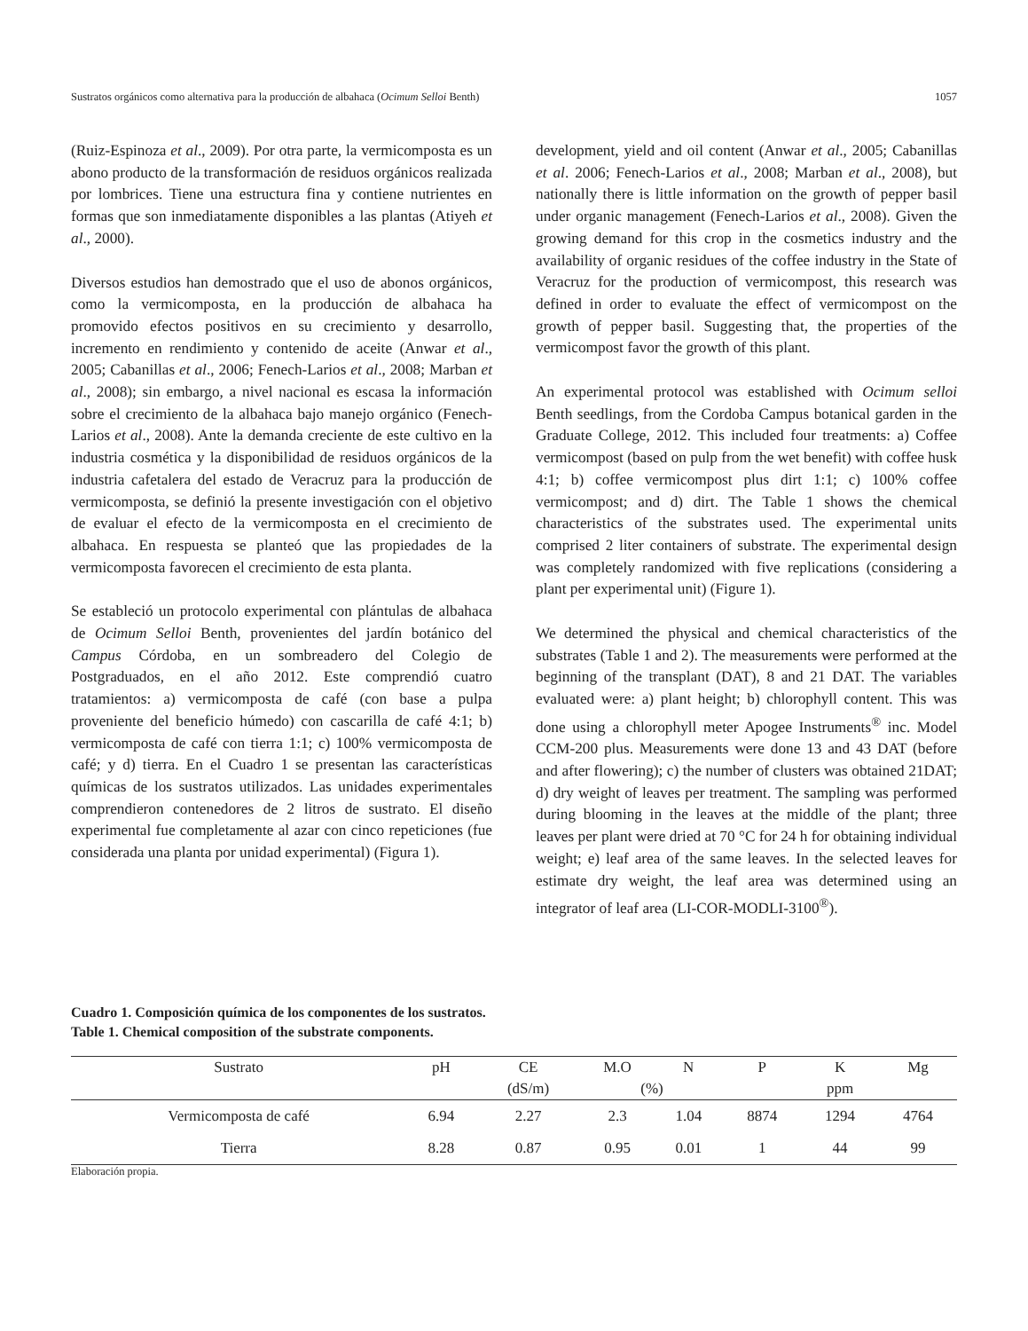Sustratos orgánicos como alternativa para la producción de albahaca (Ocimum Selloi Benth) 1057
(Ruiz-Espinoza et al., 2009). Por otra parte, la vermicomposta es un abono producto de la transformación de residuos orgánicos realizada por lombrices. Tiene una estructura fina y contiene nutrientes en formas que son inmediatamente disponibles a las plantas (Atiyeh et al., 2000).
Diversos estudios han demostrado que el uso de abonos orgánicos, como la vermicomposta, en la producción de albahaca ha promovido efectos positivos en su crecimiento y desarrollo, incremento en rendimiento y contenido de aceite (Anwar et al., 2005; Cabanillas et al., 2006; Fenech-Larios et al., 2008; Marban et al., 2008); sin embargo, a nivel nacional es escasa la información sobre el crecimiento de la albahaca bajo manejo orgánico (Fenech-Larios et al., 2008). Ante la demanda creciente de este cultivo en la industria cosmética y la disponibilidad de residuos orgánicos de la industria cafetalera del estado de Veracruz para la producción de vermicomposta, se definió la presente investigación con el objetivo de evaluar el efecto de la vermicomposta en el crecimiento de albahaca. En respuesta se planteó que las propiedades de la vermicomposta favorecen el crecimiento de esta planta.
Se estableció un protocolo experimental con plántulas de albahaca de Ocimum Selloi Benth, provenientes del jardín botánico del Campus Córdoba, en un sombreadero del Colegio de Postgraduados, en el año 2012. Este comprendió cuatro tratamientos: a) vermicomposta de café (con base a pulpa proveniente del beneficio húmedo) con cascarilla de café 4:1; b) vermicomposta de café con tierra 1:1; c) 100% vermicomposta de café; y d) tierra. En el Cuadro 1 se presentan las características químicas de los sustratos utilizados. Las unidades experimentales comprendieron contenedores de 2 litros de sustrato. El diseño experimental fue completamente al azar con cinco repeticiones (fue considerada una planta por unidad experimental) (Figura 1).
development, yield and oil content (Anwar et al., 2005; Cabanillas et al. 2006; Fenech-Larios et al., 2008; Marban et al., 2008), but nationally there is little information on the growth of pepper basil under organic management (Fenech-Larios et al., 2008). Given the growing demand for this crop in the cosmetics industry and the availability of organic residues of the coffee industry in the State of Veracruz for the production of vermicompost, this research was defined in order to evaluate the effect of vermicompost on the growth of pepper basil. Suggesting that, the properties of the vermicompost favor the growth of this plant.
An experimental protocol was established with Ocimum selloi Benth seedlings, from the Cordoba Campus botanical garden in the Graduate College, 2012. This included four treatments: a) Coffee vermicompost (based on pulp from the wet benefit) with coffee husk 4:1; b) coffee vermicompost plus dirt 1:1; c) 100% coffee vermicompost; and d) dirt. The Table 1 shows the chemical characteristics of the substrates used. The experimental units comprised 2 liter containers of substrate. The experimental design was completely randomized with five replications (considering a plant per experimental unit) (Figure 1).
We determined the physical and chemical characteristics of the substrates (Table 1 and 2). The measurements were performed at the beginning of the transplant (DAT), 8 and 21 DAT. The variables evaluated were: a) plant height; b) chlorophyll content. This was done using a chlorophyll meter Apogee Instruments<sup>®</sup> inc. Model CCM-200 plus. Measurements were done 13 and 43 DAT (before and after flowering); c) the number of clusters was obtained 21DAT; d) dry weight of leaves per treatment. The sampling was performed during blooming in the leaves at the middle of the plant; three leaves per plant were dried at 70 °C for 24 h for obtaining individual weight; e) leaf area of the same leaves. In the selected leaves for estimate dry weight, the leaf area was determined using an integrator of leaf area (LI-COR-MODLI-3100<sup>®</sup>).
Cuadro 1. Composición química de los componentes de los sustratos.
Table 1. Chemical composition of the substrate components.
| Sustrato | pH | CE | M.O | N | P | K | Mg |
| --- | --- | --- | --- | --- | --- | --- | --- |
| | | (dS/m) | (%) | | ppm | | |
| Vermicomposta de café | 6.94 | 2.27 | 2.3 | 1.04 | 8874 | 1294 | 4764 |
| Tierra | 8.28 | 0.87 | 0.95 | 0.01 | 1 | 44 | 99 |
Elaboración propia.